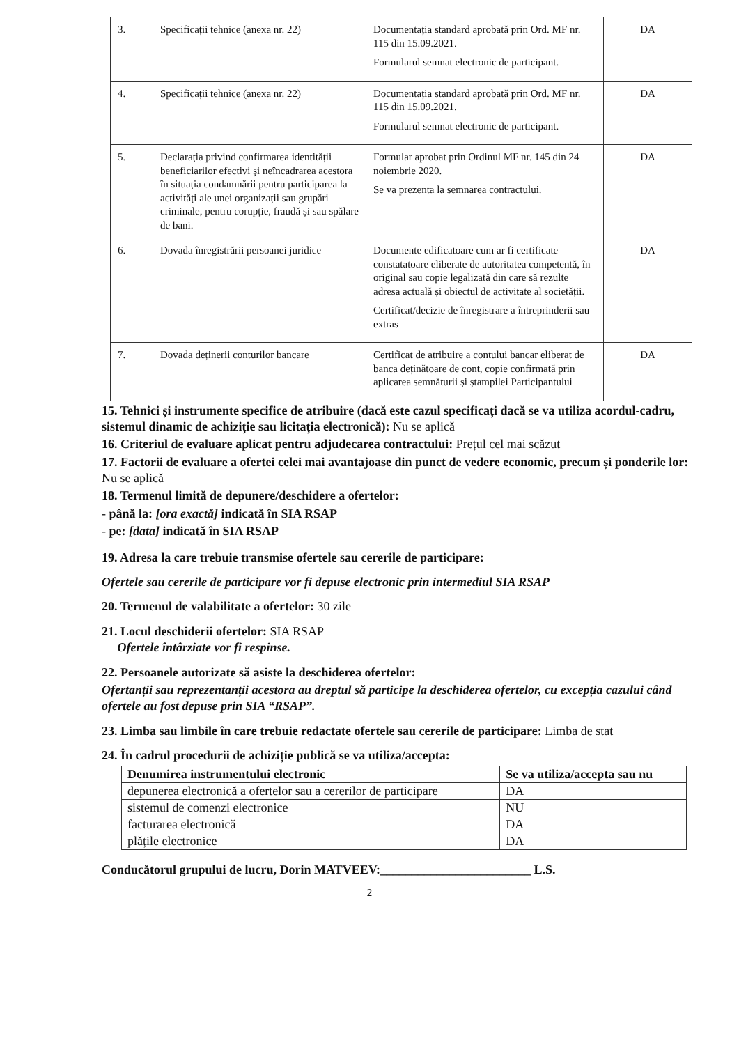| 3. | Specificații tehnice (anexa nr. 22) | Documentația standard aprobată prin Ord. MF nr. 115 din 15.09.2021. Formularul semnat electronic de participant. | DA |
| 4. | Specificații tehnice (anexa nr. 22) | Documentația standard aprobată prin Ord. MF nr. 115 din 15.09.2021. Formularul semnat electronic de participant. | DA |
| 5. | Declarația privind confirmarea identității beneficiarilor efectivi și neîncadrarea acestora în situația condamnării pentru participarea la activități ale unei organizații sau grupări criminale, pentru corupție, fraudă și sau spălare de bani. | Formular aprobat prin Ordinul MF nr. 145 din 24 noiembrie 2020. Se va prezenta la semnarea contractului. | DA |
| 6. | Dovada înregistrării persoanei juridice | Documente edificatoare cum ar fi certificate constatatoare eliberate de autoritatea competentă, în original sau copie legalizată din care să rezulte adresa actuală și obiectul de activitate al societății. Certificat/decizie de înregistrare a întreprinderii sau extras | DA |
| 7. | Dovada deținerii conturilor bancare | Certificat de atribuire a contului bancar eliberat de banca deținătoare de cont, copie confirmată prin aplicarea semnăturii și ștampilei Participantului | DA |
15. Tehnici și instrumente specifice de atribuire (dacă este cazul specificați dacă se va utiliza acordul-cadru, sistemul dinamic de achiziție sau licitația electronică): Nu se aplică
16. Criteriul de evaluare aplicat pentru adjudecarea contractului: Prețul cel mai scăzut
17. Factorii de evaluare a ofertei celei mai avantajoase din punct de vedere economic, precum și ponderile lor: Nu se aplică
18. Termenul limită de depunere/deschidere a ofertelor:
- până la: [ora exactă] indicată în SIA RSAP
- pe: [data] indicată în SIA RSAP
19. Adresa la care trebuie transmise ofertele sau cererile de participare:
Ofertele sau cererile de participare vor fi depuse electronic prin intermediul SIA RSAP
20. Termenul de valabilitate a ofertelor: 30 zile
21. Locul deschiderii ofertelor: SIA RSAP
Ofertele întârziate vor fi respinse.
22. Persoanele autorizate să asiste la deschiderea ofertelor:
Ofertanții sau reprezentanții acestora au dreptul să participe la deschiderea ofertelor, cu excepția cazului când ofertele au fost depuse prin SIA “RSAP”.
23. Limba sau limbile în care trebuie redactate ofertele sau cererile de participare: Limba de stat
24. În cadrul procedurii de achiziție publică se va utiliza/accepta:
| Denumirea instrumentului electronic | Se va utiliza/accepta sau nu |
| --- | --- |
| depunerea electronică a ofertelor sau a cererilor de participare | DA |
| sistemul de comenzi electronice | NU |
| facturarea electronică | DA |
| plățile electronice | DA |
Conducătorul grupului de lucru, Dorin MATVEEV:________________________ L.S.
2